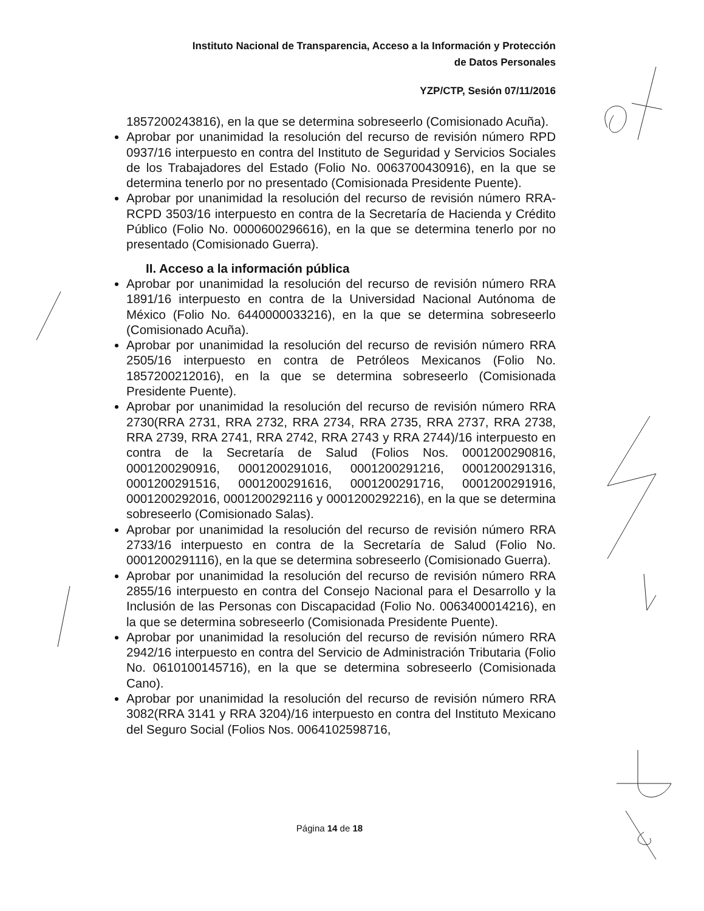Instituto Nacional de Transparencia, Acceso a la Información y Protección
de Datos Personales
YZP/CTP, Sesión 07/11/2016
1857200243816), en la que se determina sobreseerlo (Comisionado Acuña).
Aprobar por unanimidad la resolución del recurso de revisión número RPD 0937/16 interpuesto en contra del Instituto de Seguridad y Servicios Sociales de los Trabajadores del Estado (Folio No. 0063700430916), en la que se determina tenerlo por no presentado (Comisionada Presidente Puente).
Aprobar por unanimidad la resolución del recurso de revisión número RRA-RCPD 3503/16 interpuesto en contra de la Secretaría de Hacienda y Crédito Público (Folio No. 0000600296616), en la que se determina tenerlo por no presentado (Comisionado Guerra).
II. Acceso a la información pública
Aprobar por unanimidad la resolución del recurso de revisión número RRA 1891/16 interpuesto en contra de la Universidad Nacional Autónoma de México (Folio No. 6440000033216), en la que se determina sobreseerlo (Comisionado Acuña).
Aprobar por unanimidad la resolución del recurso de revisión número RRA 2505/16 interpuesto en contra de Petróleos Mexicanos (Folio No. 1857200212016), en la que se determina sobreseerlo (Comisionada Presidente Puente).
Aprobar por unanimidad la resolución del recurso de revisión número RRA 2730(RRA 2731, RRA 2732, RRA 2734, RRA 2735, RRA 2737, RRA 2738, RRA 2739, RRA 2741, RRA 2742, RRA 2743 y RRA 2744)/16 interpuesto en contra de la Secretaría de Salud (Folios Nos. 0001200290816, 0001200290916, 0001200291016, 0001200291216, 0001200291316, 0001200291516, 0001200291616, 0001200291716, 0001200291916, 0001200292016, 0001200292116 y 0001200292216), en la que se determina sobreseerlo (Comisionado Salas).
Aprobar por unanimidad la resolución del recurso de revisión número RRA 2733/16 interpuesto en contra de la Secretaría de Salud (Folio No. 0001200291116), en la que se determina sobreseerlo (Comisionado Guerra).
Aprobar por unanimidad la resolución del recurso de revisión número RRA 2855/16 interpuesto en contra del Consejo Nacional para el Desarrollo y la Inclusión de las Personas con Discapacidad (Folio No. 0063400014216), en la que se determina sobreseerlo (Comisionada Presidente Puente).
Aprobar por unanimidad la resolución del recurso de revisión número RRA 2942/16 interpuesto en contra del Servicio de Administración Tributaria (Folio No. 0610100145716), en la que se determina sobreseerlo (Comisionada Cano).
Aprobar por unanimidad la resolución del recurso de revisión número RRA 3082(RRA 3141 y RRA 3204)/16 interpuesto en contra del Instituto Mexicano del Seguro Social (Folios Nos. 0064102598716,
Página 14 de 18